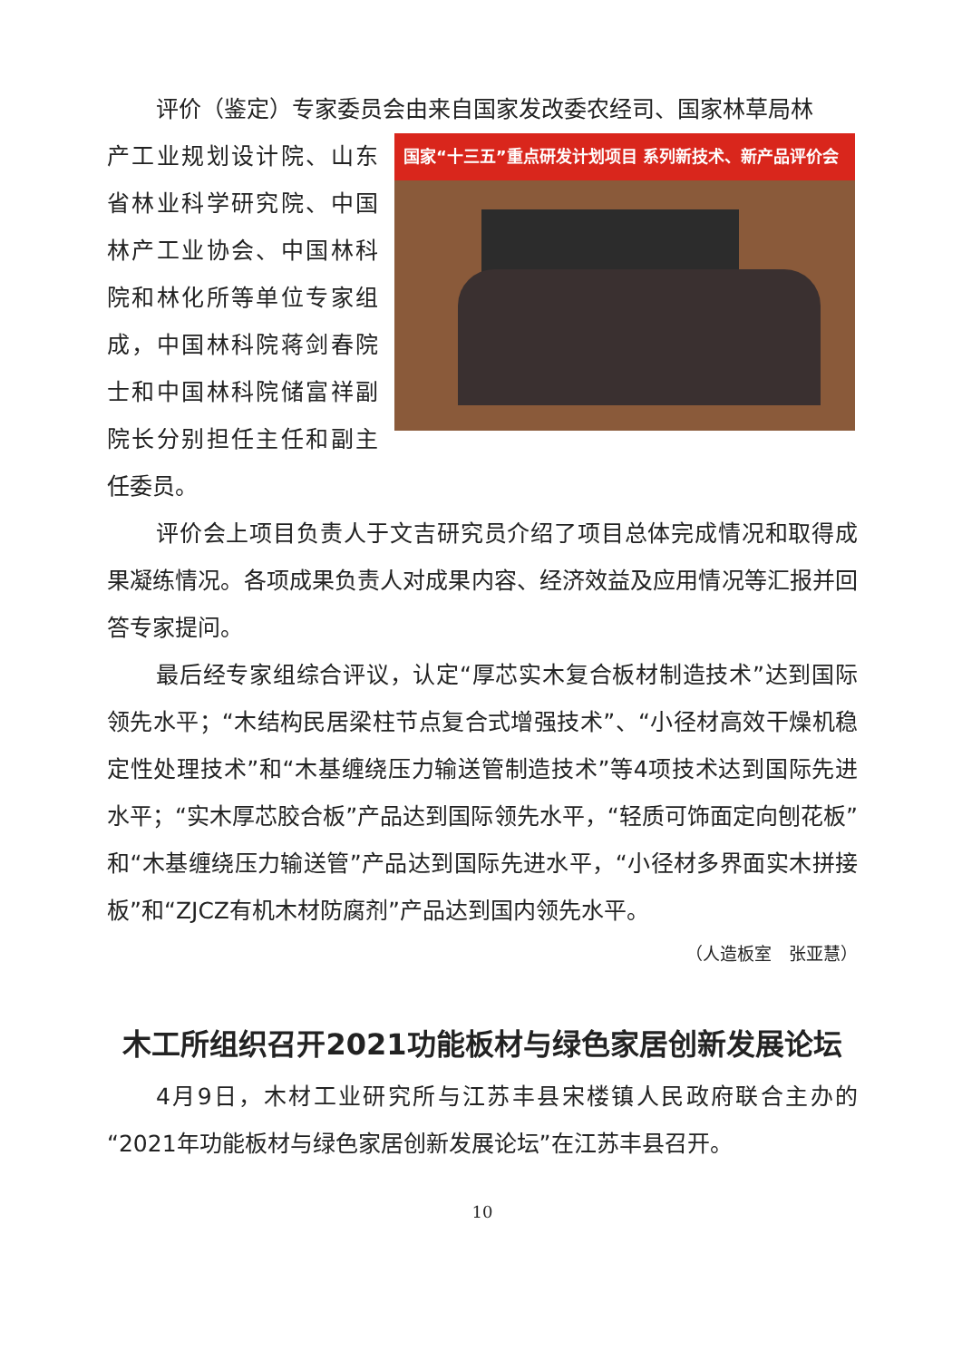评价（鉴定）专家委员会由来自国家发改委农经司、国家林草局林
国家“十三五”重点研发计划项目 系列新技术、新产品评价会
产工业规划设计院、山东省林业科学研究院、中国林产工业协会、中国林科院和林化所等单位专家组成，中国林科院蒋剑春院士和中国林科院储富祥副院长分别担任主任和副主任委员。
评价会上项目负责人于文吉研究员介绍了项目总体完成情况和取得成果凝练情况。各项成果负责人对成果内容、经济效益及应用情况等汇报并回答专家提问。
最后经专家组综合评议，认定“厚芯实木复合板材制造技术”达到国际领先水平；“木结构民居梁柱节点复合式增强技术”、“小径材高效干燥机稳定性处理技术”和“木基缠绕压力输送管制造技术”等4项技术达到国际先进水平；“实木厚芯胶合板”产品达到国际领先水平，“轻质可饰面定向刨花板”和“木基缠绕压力输送管”产品达到国际先进水平，“小径材多界面实木拼接板”和“ZJCZ有机木材防腐剂”产品达到国内领先水平。
（人造板室　张亚慧）
木工所组织召开2021功能板材与绿色家居创新发展论坛
4月9日，木材工业研究所与江苏丰县宋楼镇人民政府联合主办的“2021年功能板材与绿色家居创新发展论坛”在江苏丰县召开。
10